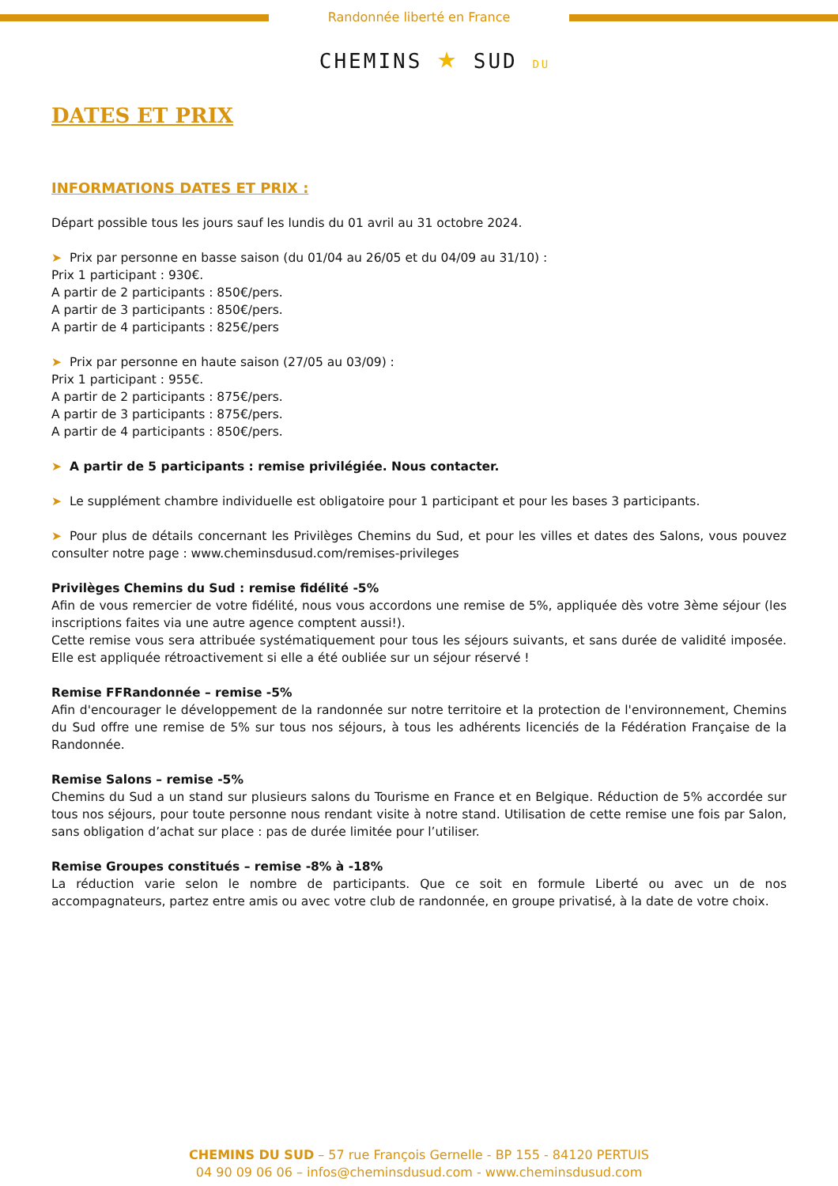Randonnée liberté en France
CHEMINS ★ SUD DU
DATES ET PRIX
INFORMATIONS DATES ET PRIX :
Départ possible tous les jours sauf les lundis du 01 avril au 31 octobre 2024.
➤ Prix par personne en basse saison (du 01/04 au 26/05 et du 04/09 au 31/10) :
Prix 1 participant : 930€.
A partir de 2 participants : 850€/pers.
A partir de 3 participants : 850€/pers.
A partir de 4 participants : 825€/pers
➤ Prix par personne en haute saison (27/05 au 03/09) :
Prix 1 participant : 955€.
A partir de 2 participants : 875€/pers.
A partir de 3 participants : 875€/pers.
A partir de 4 participants : 850€/pers.
➤ A partir de 5 participants : remise privilégiée. Nous contacter.
➤ Le supplément chambre individuelle est obligatoire pour 1 participant et pour les bases 3 participants.
➤ Pour plus de détails concernant les Privilèges Chemins du Sud, et pour les villes et dates des Salons, vous pouvez consulter notre page : www.cheminsdusud.com/remises-privileges
Privilèges Chemins du Sud : remise fidélité -5%
Afin de vous remercier de votre fidélité, nous vous accordons une remise de 5%, appliquée dès votre 3ème séjour (les inscriptions faites via une autre agence comptent aussi!).
Cette remise vous sera attribuée systématiquement pour tous les séjours suivants, et sans durée de validité imposée. Elle est appliquée rétroactivement si elle a été oubliée sur un séjour réservé !
Remise FFRandonnée – remise -5%
Afin d'encourager le développement de la randonnée sur notre territoire et la protection de l'environnement, Chemins du Sud offre une remise de 5% sur tous nos séjours, à tous les adhérents licenciés de la Fédération Française de la Randonnée.
Remise Salons – remise -5%
Chemins du Sud a un stand sur plusieurs salons du Tourisme en France et en Belgique. Réduction de 5% accordée sur tous nos séjours, pour toute personne nous rendant visite à notre stand. Utilisation de cette remise une fois par Salon, sans obligation d’achat sur place : pas de durée limitée pour l’utiliser.
Remise Groupes constitués – remise -8% à -18%
La réduction varie selon le nombre de participants. Que ce soit en formule Liberté ou avec un de nos accompagnateurs, partez entre amis ou avec votre club de randonnée, en groupe privatisé, à la date de votre choix.
CHEMINS DU SUD – 57 rue François Gernelle - BP 155 - 84120 PERTUIS
04 90 09 06 06 – infos@cheminsdusud.com - www.cheminsdusud.com